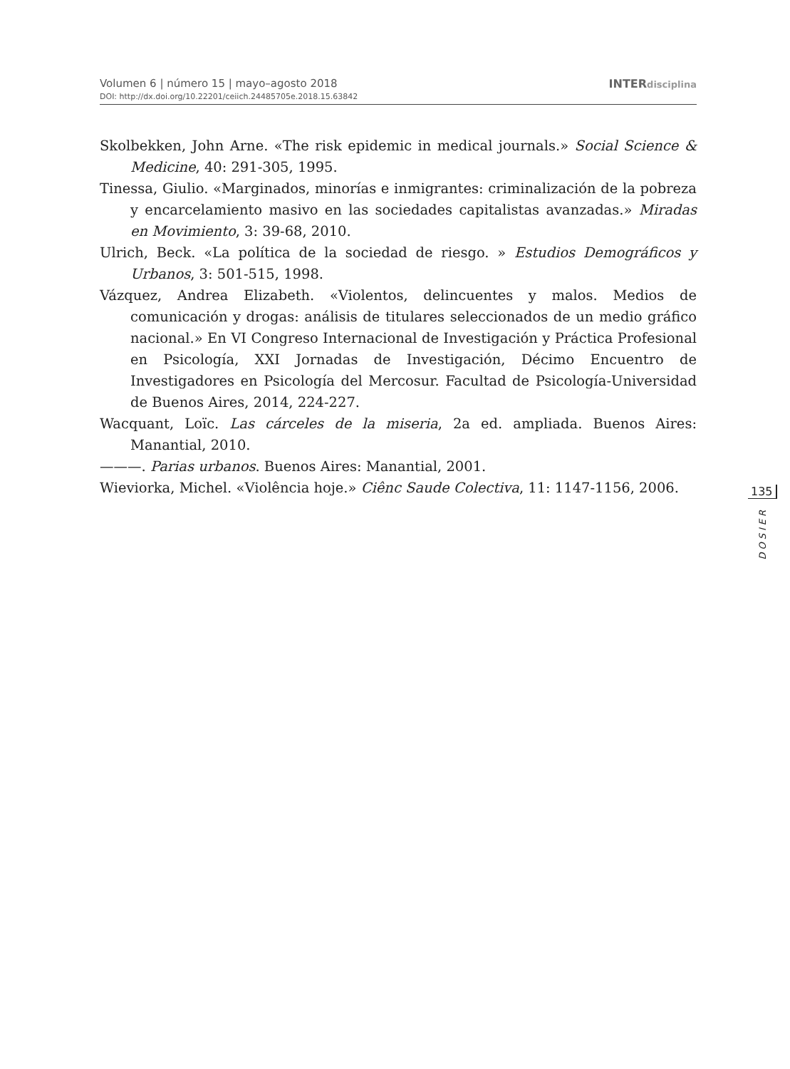Volumen 6 | número 15 | mayo–agosto 2018 INTERdisciplina
DOI: http://dx.doi.org/10.22201/ceiich.24485705e.2018.15.63842
Skolbekken, John Arne. «The risk epidemic in medical journals.» Social Science & Medicine, 40: 291-305, 1995.
Tinessa, Giulio. «Marginados, minorías e inmigrantes: criminalización de la pobreza y encarcelamiento masivo en las sociedades capitalistas avanzadas.» Miradas en Movimiento, 3: 39-68, 2010.
Ulrich, Beck. «La política de la sociedad de riesgo. » Estudios Demográficos y Urbanos, 3: 501-515, 1998.
Vázquez, Andrea Elizabeth. «Violentos, delincuentes y malos. Medios de comunicación y drogas: análisis de titulares seleccionados de un medio gráfico nacional.» En VI Congreso Internacional de Investigación y Práctica Profesional en Psicología, XXI Jornadas de Investigación, Décimo Encuentro de Investigadores en Psicología del Mercosur. Facultad de Psicología-Universidad de Buenos Aires, 2014, 224-227.
Wacquant, Loïc. Las cárceles de la miseria, 2a ed. ampliada. Buenos Aires: Manantial, 2010.
———. Parias urbanos. Buenos Aires: Manantial, 2001.
Wieviorka, Michel. «Violência hoje.» Ciênc Saude Colectiva, 11: 1147-1156, 2006.
135
DOSIER